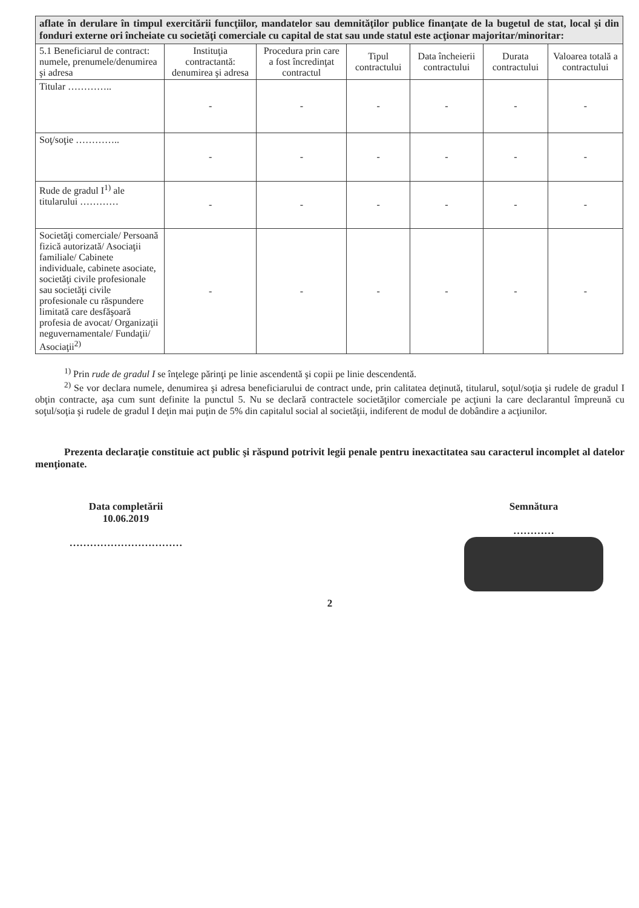| aflate în derulare în timpul exercitării funcţiilor, mandatelor sau demnităţilor publice finanţate de la bugetul de stat, local şi din fonduri externe ori încheiate cu societăţi comerciale cu capital de stat sau unde statul este acţionar majoritar/minoritar: | | | | | | |
| 5.1 Beneficiarul de contract: numele, prenumele/denumirea şi adresa | Instituţia contractantă: denumirea şi adresa | Procedura prin care a fost încredinţat contractul | Tipul contractului | Data încheierii contractului | Durata contractului | Valoarea totală a contractului |
| Titular ………….. | - | - | - | - | - | - |
| Soţ/soţie ………….. | - | - | - | - | - | - |
| Rude de gradul I<sup>1)</sup> ale titularului ………… | - | - | - | - | - | - |
| Societăţi comerciale/ Persoană fizică autorizată/ Asociaţii familiale/ Cabinete individuale, cabinete asociate, societăţi civile profesionale sau societăţi civile profesionale cu răspundere limitată care desfăşoară profesia de avocat/ Organizaţii neguvernamentale/ Fundaţii/ Asociaţii<sup>2)</sup> | - | - | - | - | - | - |
<sup>1)</sup> Prin rude de gradul I se înţelege părinţi pe linie ascendentă şi copii pe linie descendentă.
<sup>2)</sup> Se vor declara numele, denumirea şi adresa beneficiarului de contract unde, prin calitatea deţinută, titularul, soţul/soţia şi rudele de gradul I obţin contracte, aşa cum sunt definite la punctul 5. Nu se declară contractele societăţilor comerciale pe acţiuni la care declarantul împreună cu soţul/soţia şi rudele de gradul I deţin mai puţin de 5% din capitalul social al societăţii, indiferent de modul de dobândire a acţiunilor.
Prezenta declaraţie constituie act public şi răspund potrivit legii penale pentru inexactitatea sau caracterul incomplet al datelor menţionate.
Data completării
10.06.2019
……………………………
Semnătura
…………
2